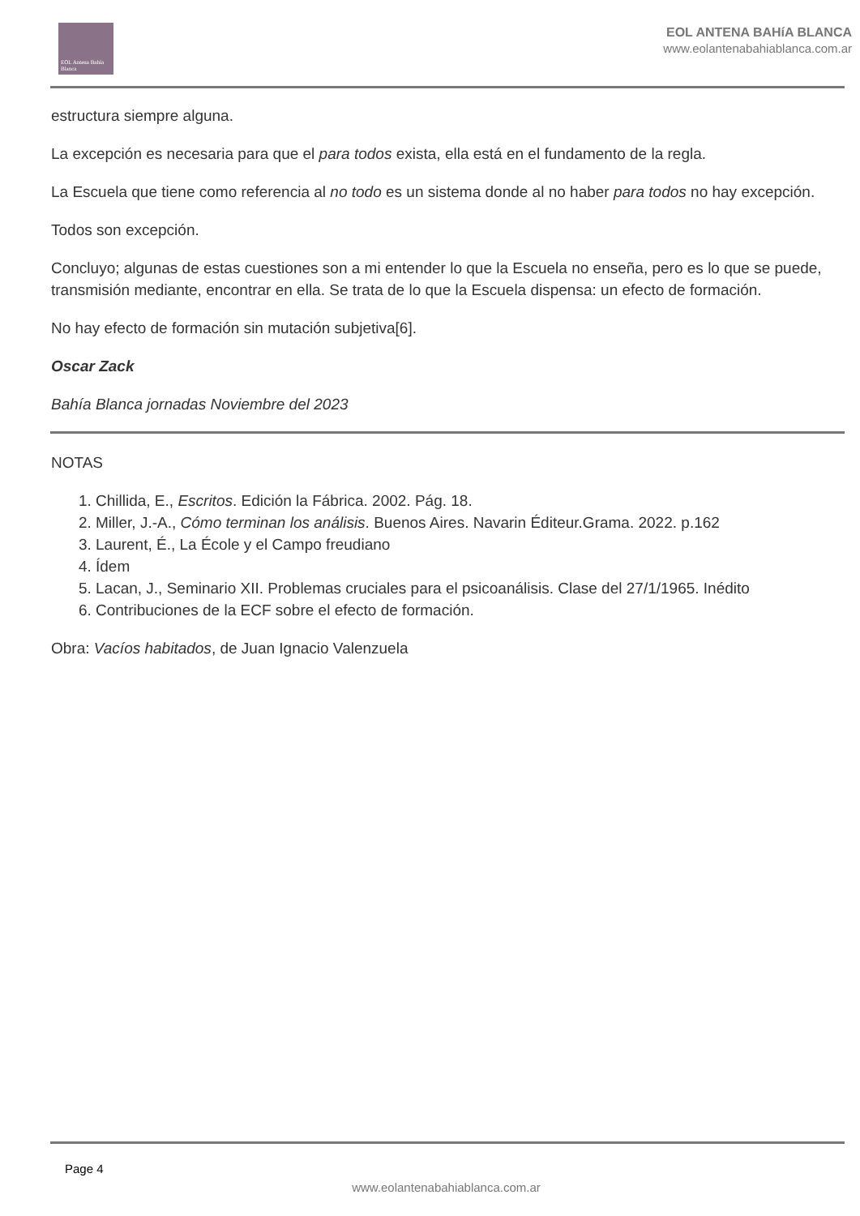EOL Antena Bahía Blanca
EOL ANTENA BAHíA BLANCA
www.eolantenabahiablanca.com.ar
estructura siempre alguna.
La excepción es necesaria para que el para todos exista, ella está en el fundamento de la regla.
La Escuela que tiene como referencia al no todo es un sistema donde al no haber para todos no hay excepción.
Todos son excepción.
Concluyo; algunas de estas cuestiones son a mi entender lo que la Escuela no enseña, pero es lo que se puede, transmisión mediante, encontrar en ella. Se trata de lo que la Escuela dispensa: un efecto de formación.
No hay efecto de formación sin mutación subjetiva[6].
Oscar Zack
Bahía Blanca jornadas Noviembre del 2023
NOTAS
1. Chillida, E., Escritos. Edición la Fábrica. 2002. Pág. 18.
2. Miller, J.-A., Cómo terminan los análisis. Buenos Aires. Navarin Éditeur.Grama. 2022. p.162
3. Laurent, É., La École y el Campo freudiano
4. Ídem
5. Lacan, J., Seminario XII. Problemas cruciales para el psicoanálisis. Clase del 27/1/1965. Inédito
6. Contribuciones de la ECF sobre el efecto de formación.
Obra: Vacíos habitados, de Juan Ignacio Valenzuela
Page 4
www.eolantenabahiablanca.com.ar